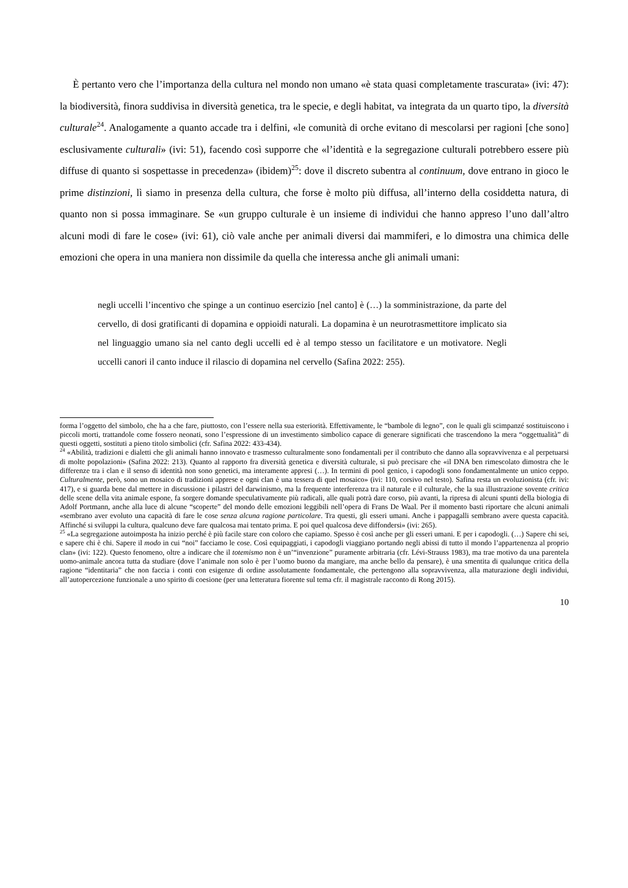È pertanto vero che l’importanza della cultura nel mondo non umano «è stata quasi completamente trascurata» (ivi: 47): la biodiversità, finora suddivisa in diversità genetica, tra le specie, e degli habitat, va integrata da un quarto tipo, la diversità culturale<sup>24</sup>. Analogamente a quanto accade tra i delfini, «le comunità di orche evitano di mescolarsi per ragioni [che sono] esclusivamente culturali» (ivi: 51), facendo così supporre che «l’identità e la segregazione culturali potrebbero essere più diffuse di quanto si sospettasse in precedenza» (ibidem)<sup>25</sup>: dove il discreto subentra al continuum, dove entrano in gioco le prime distinzioni, lì siamo in presenza della cultura, che forse è molto più diffusa, all’interno della cosiddetta natura, di quanto non si possa immaginare. Se «un gruppo culturale è un insieme di individui che hanno appreso l’uno dall’altro alcuni modi di fare le cose» (ivi: 61), ciò vale anche per animali diversi dai mammiferi, e lo dimostra una chimica delle emozioni che opera in una maniera non dissimile da quella che interessa anche gli animali umani:
negli uccelli l’incentivo che spinge a un continuo esercizio [nel canto] è (…) la somministrazione, da parte del cervello, di dosi gratificanti di dopamina e oppioidi naturali. La dopamina è un neurotrasmettitore implicato sia nel linguaggio umano sia nel canto degli uccelli ed è al tempo stesso un facilitatore e un motivatore. Negli uccelli canori il canto induce il rilascio di dopamina nel cervello (Safina 2022: 255).
forma l’oggetto del simbolo, che ha a che fare, piuttosto, con l’essere nella sua esteriorità. Effettivamente, le “bambole di legno”, con le quali gli scimpanzé sostituiscono i piccoli morti, trattandole come fossero neonati, sono l’espressione di un investimento simbolico capace di generare significati che trascendono la mera “oggettualità” di questi oggetti, sostituti a pieno titolo simbolici (cfr. Safina 2022: 433-434).
<sup>24</sup> «Abilità, tradizioni e dialetti che gli animali hanno innovato e trasmesso culturalmente sono fondamentali per il contributo che danno alla sopravvivenza e al perpetuarsi di molte popolazioni» (Safina 2022: 213). Quanto al rapporto fra diversità genetica e diversità culturale, si può precisare che «il DNA ben rimescolato dimostra che le differenze tra i clan e il senso di identità non sono genetici, ma interamente appresi (…). In termini di pool genico, i capodogli sono fondamentalmente un unico ceppo. Culturalmente, però, sono un mosaico di tradizioni apprese e ogni clan è una tessera di quel mosaico» (ivi: 110, corsivo nel testo). Safina resta un evoluzionista (cfr. ivi: 417), e si guarda bene dal mettere in discussione i pilastri del darwinismo, ma la frequente interferenza tra il naturale e il culturale, che la sua illustrazione sovente critica delle scene della vita animale espone, fa sorgere domande speculativamente più radicali, alle quali potrà dare corso, più avanti, la ripresa di alcuni spunti della biologia di Adolf Portmann, anche alla luce di alcune “scoperte” del mondo delle emozioni leggibili nell’opera di Frans De Waal. Per il momento basti riportare che alcuni animali «sembrano aver evoluto una capacità di fare le cose senza alcuna ragione particolare. Tra questi, gli esseri umani. Anche i pappagalli sembrano avere questa capacità. Affinché si sviluppi la cultura, qualcuno deve fare qualcosa mai tentato prima. E poi quel qualcosa deve diffondersi» (ivi: 265).
<sup>25</sup> «La segregazione autoimposta ha inizio perché è più facile stare con coloro che capiamo. Spesso è così anche per gli esseri umani. E per i capodogli. (…) Sapere chi sei, e sapere chi è chi. Sapere il modo in cui “noi” facciamo le cose. Così equipaggiati, i capodogli viaggiano portando negli abissi di tutto il mondo l’appartenenza al proprio clan» (ivi: 122). Questo fenomeno, oltre a indicare che il totemismo non è un’“invenzione” puramente arbitraria (cfr. Lévi-Strauss 1983), ma trae motivo da una parentela uomo-animale ancora tutta da studiare (dove l’animale non solo è per l’uomo buono da mangiare, ma anche bello da pensare), è una smentita di qualunque critica della ragione “identitaria” che non faccia i conti con esigenze di ordine assolutamente fondamentale, che pertengono alla sopravvivenza, alla maturazione degli individui, all’autopercezione funzionale a uno spirito di coesione (per una letteratura fiorente sul tema cfr. il magistrale racconto di Rong 2015).
10